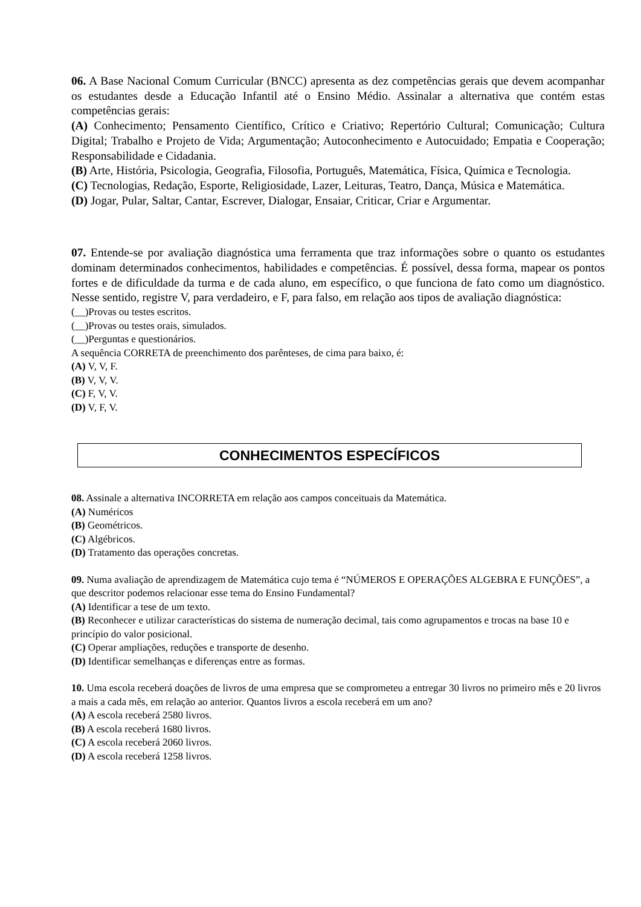06. A Base Nacional Comum Curricular (BNCC) apresenta as dez competências gerais que devem acompanhar os estudantes desde a Educação Infantil até o Ensino Médio. Assinalar a alternativa que contém estas competências gerais:
(A) Conhecimento; Pensamento Científico, Crítico e Criativo; Repertório Cultural; Comunicação; Cultura Digital; Trabalho e Projeto de Vida; Argumentação; Autoconhecimento e Autocuidado; Empatia e Cooperação; Responsabilidade e Cidadania.
(B) Arte, História, Psicologia, Geografia, Filosofia, Português, Matemática, Física, Química e Tecnologia.
(C) Tecnologias, Redação, Esporte, Religiosidade, Lazer, Leituras, Teatro, Dança, Música e Matemática.
(D) Jogar, Pular, Saltar, Cantar, Escrever, Dialogar, Ensaiar, Criticar, Criar e Argumentar.
07. Entende-se por avaliação diagnóstica uma ferramenta que traz informações sobre o quanto os estudantes dominam determinados conhecimentos, habilidades e competências. É possível, dessa forma, mapear os pontos fortes e de dificuldade da turma e de cada aluno, em específico, o que funciona de fato como um diagnóstico. Nesse sentido, registre V, para verdadeiro, e F, para falso, em relação aos tipos de avaliação diagnóstica:
(__)Provas ou testes escritos.
(__)Provas ou testes orais, simulados.
(__)Perguntas e questionários.
A sequência CORRETA de preenchimento dos parênteses, de cima para baixo, é:
(A) V, V, F.
(B) V, V, V.
(C) F, V, V.
(D) V, F, V.
CONHECIMENTOS ESPECÍFICOS
08. Assinale a alternativa INCORRETA em relação aos campos conceituais da Matemática.
(A) Numéricos
(B) Geométricos.
(C) Algébricos.
(D) Tratamento das operações concretas.
09. Numa avaliação de aprendizagem de Matemática cujo tema é “NÚMEROS E OPERAÇÕES ALGEBRA E FUNÇÕES”, a que descritor podemos relacionar esse tema do Ensino Fundamental?
(A) Identificar a tese de um texto.
(B) Reconhecer e utilizar características do sistema de numeração decimal, tais como agrupamentos e trocas na base 10 e princípio do valor posicional.
(C) Operar ampliações, reduções e transporte de desenho.
(D) Identificar semelhanças e diferenças entre as formas.
10. Uma escola receberá doações de livros de uma empresa que se comprometeu a entregar 30 livros no primeiro mês e 20 livros a mais a cada mês, em relação ao anterior. Quantos livros a escola receberá em um ano?
(A) A escola receberá 2580 livros.
(B) A escola receberá 1680 livros.
(C) A escola receberá 2060 livros.
(D) A escola receberá 1258 livros.